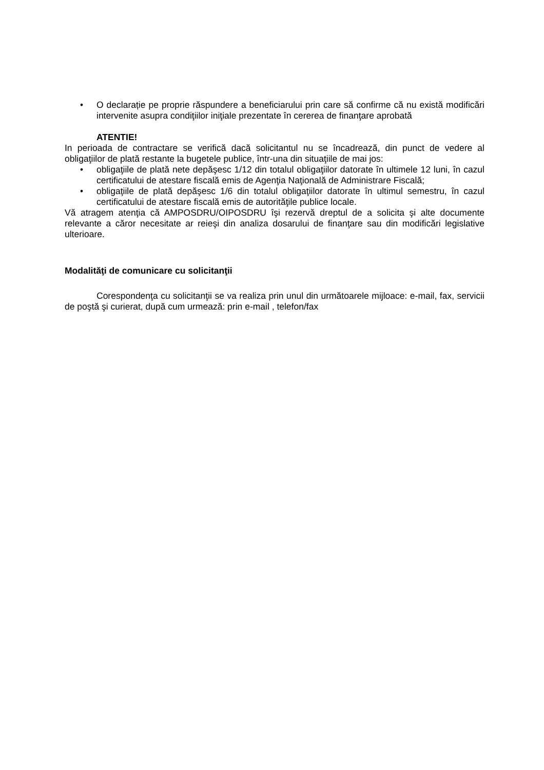• O declarație pe proprie răspundere a beneficiarului prin care să confirme că nu există modificări intervenite asupra condiţiilor iniţiale prezentate în cererea de finanţare aprobată
ATENTIE!
In perioada de contractare se verifică dacă solicitantul nu se încadrează, din punct de vedere al obligaţiilor de plată restante la bugetele publice, într-una din situaţiile de mai jos:
• obligaţiile de plată nete depăşesc 1/12 din totalul obligaţiilor datorate în ultimele 12 luni, în cazul certificatului de atestare fiscală emis de Agenţia Naţională de Administrare Fiscală;
• obligaţiile de plată depăşesc 1/6 din totalul obligaţiilor datorate în ultimul semestru, în cazul certificatului de atestare fiscală emis de autorităţile publice locale.
Vă atragem atenţia că AMPOSDRU/OIPOSDRU îşi rezervă dreptul de a solicita şi alte documente relevante a căror necesitate ar reieşi din analiza dosarului de finanţare sau din modificări legislative ulterioare.
Modalităţi de comunicare cu solicitanţii
Corespondenţa cu solicitanţii se va realiza prin unul din următoarele mijloace: e-mail, fax, servicii de poştă şi curierat, după cum urmează: prin e-mail , telefon/fax